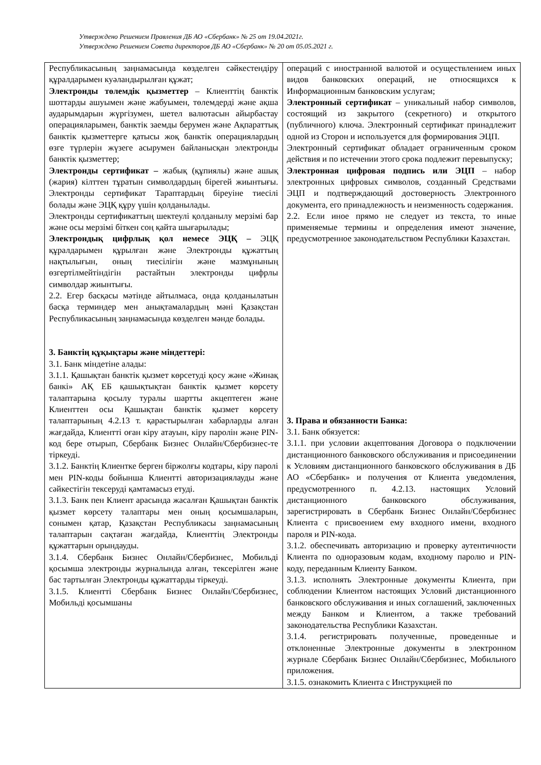Утверждено Решением Правления ДБ АО «Сбербанк» № 25 от 19.04.2021г.
Утверждено Решением Совета директоров ДБ АО «Сбербанк» № 20 от 05.05.2021 г.
| Республикасының заңнамасында көзделген сәйкестендіру құралдарымен куәландырылған құжат; Электронды төлемдік қызметтер – Клиенттің банктік шоттарды ашуымен және жабуымен, төлемдерді және ақша аударымдарын жүргізумен, шетел валютасын айырбастау операцияларымен, банктік заемды берумен және Ақпараттық банктік қызметтерге қатысы жоқ банктік операциялардың өзге түрлерін жүзеге асырумен байланысқан электронды банктік қызметтер; Электронды сертификат – жабық (құпиялы) және ашық (жария) кілттен тұратын символдардың бірегей жиынтығы. Электронды сертификат Тараптардың біреуіне тиесілі болады және ЭЦҚ құру үшін қолданылады. Электронды сертификаттың шектеулі қолданылу мерзімі бар және осы мерзімі біткен соң қайта шығарылады; Электрондық цифрлық қол немесе ЭЦҚ – ЭЦҚ құралдарымен құрылған және Электронды құжаттың нақтылығын, оның тиесілігін және мазмұнының өзгертілмейтіндігін растайтын электронды цифрлы символдар жиынтығы. 2.2. Егер басқасы мәтінде айтылмаса, онда қолданылатын басқа терминдер мен анықтамалардың мәні Қазақстан Республикасының заңнамасында көзделген мәнде болады. 3. Банктің құқықтары және міндеттері: 3.1. Банк міндетіне алады: 3.1.1. Қашықтан банктік қызмет көрсетуді қосу және «Жинақ банкі» АҚ ЕБ қашықтықтан банктік қызмет көрсету талаптарына қосылу туралы шартты акцептеген және Клиенттен осы Қашықтан банктік қызмет көрсету талаптарының 4.2.13 т. қарастырылған хабарларды алған жағдайда, Клиентті оған кіру атауын, кіру паролін және PIN-код бере отырып, Сбербанк Бизнес Онлайн/Сбербизнес-те тіркеуді. 3.1.2. Банктің Клиентке берген біржолғы кодтары, кіру паролі мен PIN-коды бойынша Клиентті авторизациялауды және сәйкестігін тексеруді қамтамасыз етуді. 3.1.3. Банк пен Клиент арасында жасалған Қашықтан банктік қызмет көрсету талаптары мен оның қосымшаларын, сонымен қатар, Қазақстан Республикасы заңнамасының талаптарын сақтаған жағдайда, Клиенттің Электронды құжаттарын орындауды. 3.1.4. Сбербанк Бизнес Онлайн/Сбербизнес, Мобильді қосымша электронды журналында алған, тексерілген және бас тартылған Электронды құжаттарды тіркеуді. 3.1.5. Клиентті Сбербанк Бизнес Онлайн/Сбербизнес, Мобильді қосымшаны | операций с иностранной валютой и осуществлением иных видов банковских операций, не относящихся к Информационным банковским услугам; Электронный сертификат – уникальный набор символов, состоящий из закрытого (секретного) и открытого (публичного) ключа. Электронный сертификат принадлежит одной из Сторон и используется для формирования ЭЦП. Электронный сертификат обладает ограниченным сроком действия и по истечении этого срока подлежит перевыпуску; Электронная цифровая подпись или ЭЦП – набор электронных цифровых символов, созданный Средствами ЭЦП и подтверждающий достоверность Электронного документа, его принадлежность и неизменность содержания. 2.2. Если иное прямо не следует из текста, то иные применяемые термины и определения имеют значение, предусмотренное законодательством Республики Казахстан. 3. Права и обязанности Банка: 3.1. Банк обязуется: 3.1.1. при условии акцептования Договора о подключении дистанционного банковского обслуживания и присоединении к Условиям дистанционного банковского обслуживания в ДБ АО «Сбербанк» и получения от Клиента уведомления, предусмотренного п. 4.2.13. настоящих Условий дистанционного банковского обслуживания, зарегистрировать в Сбербанк Бизнес Онлайн/Сбербизнес Клиента с присвоением ему входного имени, входного пароля и PIN-кода. 3.1.2. обеспечивать авторизацию и проверку аутентичности Клиента по одноразовым кодам, входному паролю и PIN-коду, переданным Клиенту Банком. 3.1.3. исполнять Электронные документы Клиента, при соблюдении Клиентом настоящих Условий дистанционного банковского обслуживания и иных соглашений, заключенных между Банком и Клиентом, а также требований законодательства Республики Казахстан. 3.1.4. регистрировать полученные, проведенные и отклоненные Электронные документы в электронном журнале Сбербанк Бизнес Онлайн/Сбербизнес, Мобильного приложения. 3.1.5. ознакомить Клиента с Инструкцией по |